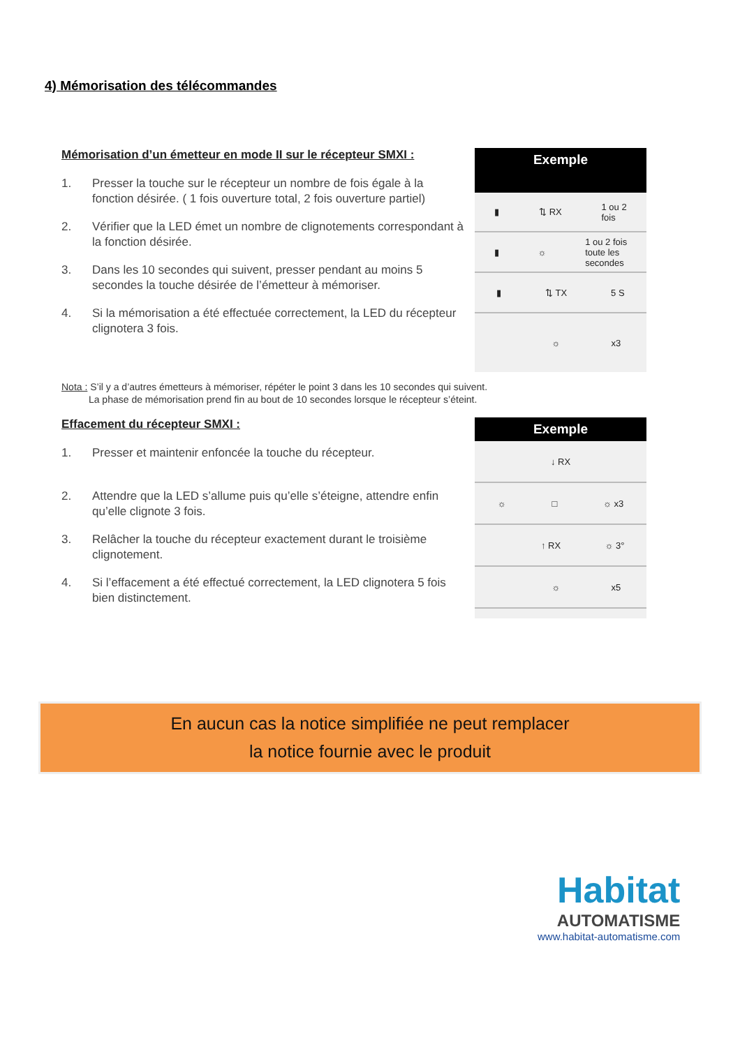4) Mémorisation des télécommandes
Mémorisation d’un émetteur en mode II sur le récepteur SMXI :
1. Presser la touche sur le récepteur un nombre de fois égale à la fonction désirée. ( 1 fois ouverture total, 2 fois ouverture partiel)
2. Vérifier que la LED émet un nombre de clignotements correspondant à la fonction désirée.
3. Dans les 10 secondes qui suivent, presser pendant au moins 5 secondes la touche désirée de l’émetteur à mémoriser.
4. Si la mémorisation a été effectuée correctement, la LED du récepteur clignotera 3 fois.
Exemple
▮ ⇅ RX 1 ou 2
fois
▮ ☼ 1 ou 2 fois
toute les
secondes
▮ ⇅ TX 5 S
☼ x3
Nota : S’il y a d’autres émetteurs à mémoriser, répéter le point 3 dans les 10 secondes qui suivent.
La phase de mémorisation prend fin au bout de 10 secondes lorsque le récepteur s’éteint.
Effacement du récepteur SMXI :
1. Presser et maintenir enfoncée la touche du récepteur.
2. Attendre que la LED s’allume puis qu’elle s’éteigne, attendre enfin qu’elle clignote 3 fois.
3. Relâcher la touche du récepteur exactement durant le troisième clignotement.
4. Si l’effacement a été effectué correctement, la LED clignotera 5 fois bien distinctement.
Exemple
↓ RX
☼ □ ☼ x3
↑ RX ☼ 3°
☼ x5
En aucun cas la notice simplifiée ne peut remplacer
la notice fournie avec le produit
Habitat
AUTOMATISME
www.habitat-automatisme.com